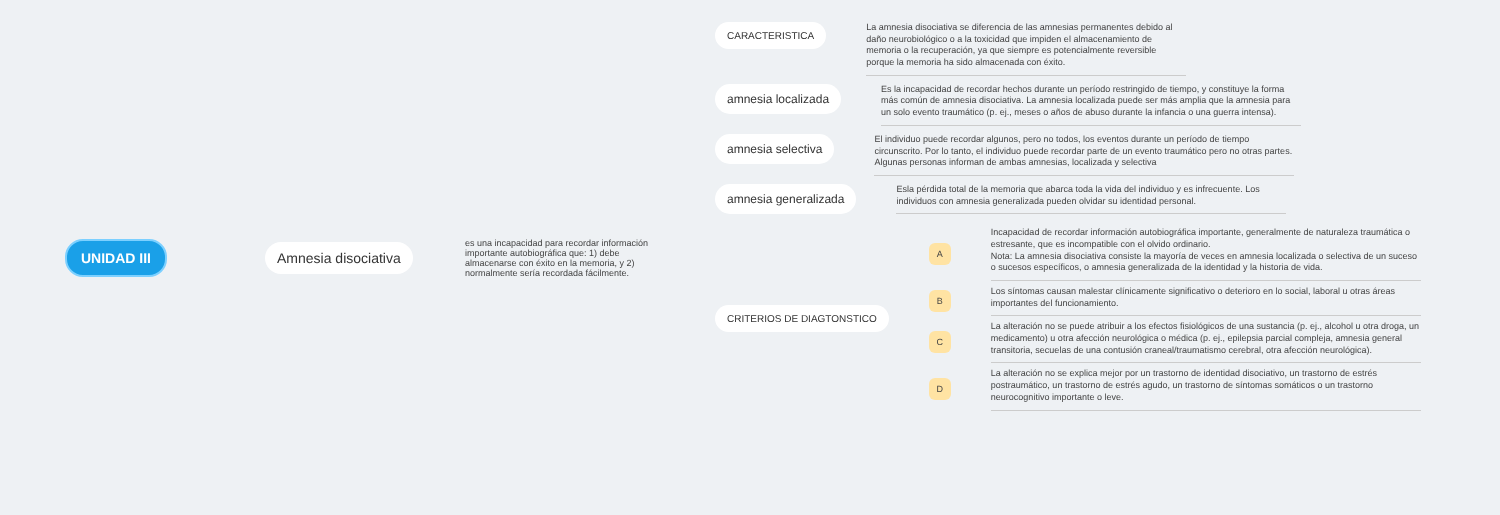UNIDAD III Amnesia disociativa
es una incapacidad para recordar información importante autobiográfica que: 1) debe almacenarse con éxito en la memoria, y 2) normalmente sería recordada fácilmente.
CARACTERISTICA
La amnesia disociativa se diferencia de las amnesias permanentes debido al daño neurobiológico o a la toxicidad que impiden el almacenamiento de memoria o la recuperación, ya que siempre es potencialmente reversible porque la memoria ha sido almacenada con éxito.
amnesia localizada
Es la incapacidad de recordar hechos durante un período restringido de tiempo, y constituye la forma más común de amnesia disociativa. La amnesia localizada puede ser más amplia que la amnesia para un solo evento traumático (p. ej., meses o años de abuso durante la infancia o una guerra intensa).
amnesia selectiva
El individuo puede recordar algunos, pero no todos, los eventos durante un período de tiempo circunscrito. Por lo tanto, el individuo puede recordar parte de un evento traumático pero no otras partes. Algunas personas informan de ambas amnesias, localizada y selectiva
amnesia generalizada
Esla pérdida total de la memoria que abarca toda la vida del individuo y es infrecuente. Los individuos con amnesia generalizada pueden olvidar su identidad personal.
CRITERIOS DE DIAGTONSTICO
A
Incapacidad de recordar información autobiográfica importante, generalmente de naturaleza traumática o estresante, que es incompatible con el olvido ordinario.
Nota: La amnesia disociativa consiste la mayoría de veces en amnesia localizada o selectiva de un suceso o sucesos específicos, o amnesia generalizada de la identidad y la historia de vida.
B
Los síntomas causan malestar clínicamente significativo o deterioro en lo social, laboral u otras áreas importantes del funcionamiento.
C
La alteración no se puede atribuir a los efectos fisiológicos de una sustancia (p. ej., alcohol u otra droga, un medicamento) u otra afección neurológica o médica (p. ej., epilepsia parcial compleja, amnesia general transitoria, secuelas de una contusión craneal/traumatismo cerebral, otra afección neurológica).
D
La alteración no se explica mejor por un trastorno de identidad disociativo, un trastorno de estrés postraumático, un trastorno de estrés agudo, un trastorno de síntomas somáticos o un trastorno neurocognitivo importante o leve.